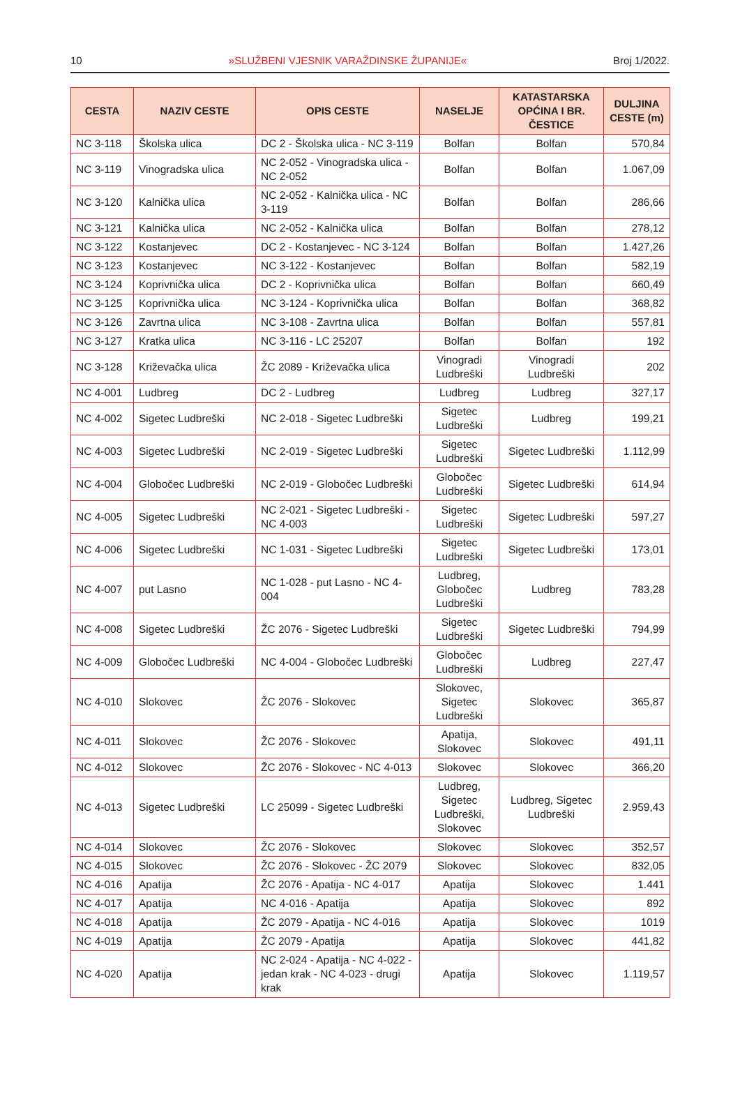10 »SLUŽBENI VJESNIK VARAŽDINSKE ŽUPANIJE« Broj 1/2022.
| CESTA | NAZIV CESTE | OPIS CESTE | NASELJE | KATASTARSKA OPĆINA I BR. ČESTICE | DULJINA CESTE (m) |
| --- | --- | --- | --- | --- | --- |
| NC 3-118 | Školska ulica | DC 2 - Školska ulica - NC 3-119 | Bolfan | Bolfan | 570,84 |
| NC 3-119 | Vinogradska ulica | NC 2-052 - Vinogradska ulica - NC 2-052 | Bolfan | Bolfan | 1.067,09 |
| NC 3-120 | Kalnička ulica | NC 2-052 - Kalnička ulica - NC 3-119 | Bolfan | Bolfan | 286,66 |
| NC 3-121 | Kalnička ulica | NC 2-052 - Kalnička ulica | Bolfan | Bolfan | 278,12 |
| NC 3-122 | Kostanjevec | DC 2 - Kostanjevec - NC 3-124 | Bolfan | Bolfan | 1.427,26 |
| NC 3-123 | Kostanjevec | NC 3-122 - Kostanjevec | Bolfan | Bolfan | 582,19 |
| NC 3-124 | Koprivnička ulica | DC 2 - Koprivnička ulica | Bolfan | Bolfan | 660,49 |
| NC 3-125 | Koprivnička ulica | NC 3-124 - Koprivnička ulica | Bolfan | Bolfan | 368,82 |
| NC 3-126 | Zavrtna ulica | NC 3-108 - Zavrtna ulica | Bolfan | Bolfan | 557,81 |
| NC 3-127 | Kratka ulica | NC 3-116 - LC 25207 | Bolfan | Bolfan | 192 |
| NC 3-128 | Križevačka ulica | ŽC 2089 - Križevačka ulica | Vinogradi Ludbreški | Vinogradi Ludbreški | 202 |
| NC 4-001 | Ludbreg | DC 2 - Ludbreg | Ludbreg | Ludbreg | 327,17 |
| NC 4-002 | Sigetec Ludbreški | NC 2-018 - Sigetec Ludbreški | Sigetec Ludbreški | Ludbreg | 199,21 |
| NC 4-003 | Sigetec Ludbreški | NC 2-019 - Sigetec Ludbreški | Sigetec Ludbreški | Sigetec Ludbreški | 1.112,99 |
| NC 4-004 | Globočec Ludbreški | NC 2-019 - Globočec Ludbreški | Globočec Ludbreški | Sigetec Ludbreški | 614,94 |
| NC 4-005 | Sigetec Ludbreški | NC 2-021 - Sigetec Ludbreški - NC 4-003 | Sigetec Ludbreški | Sigetec Ludbreški | 597,27 |
| NC 4-006 | Sigetec Ludbreški | NC 1-031 - Sigetec Ludbreški | Sigetec Ludbreški | Sigetec Ludbreški | 173,01 |
| NC 4-007 | put Lasno | NC 1-028 - put Lasno - NC 4-004 | Ludbreg, Globočec Ludbreški | Ludbreg | 783,28 |
| NC 4-008 | Sigetec Ludbreški | ŽC 2076 - Sigetec Ludbreški | Sigetec Ludbreški | Sigetec Ludbreški | 794,99 |
| NC 4-009 | Globočec Ludbreški | NC 4-004 - Globočec Ludbreški | Globočec Ludbreški | Ludbreg | 227,47 |
| NC 4-010 | Slokovec | ŽC 2076 - Slokovec | Slokovec, Sigetec Ludbreški | Slokovec | 365,87 |
| NC 4-011 | Slokovec | ŽC 2076 - Slokovec | Apatija, Slokovec | Slokovec | 491,11 |
| NC 4-012 | Slokovec | ŽC 2076 - Slokovec - NC 4-013 | Slokovec | Slokovec | 366,20 |
| NC 4-013 | Sigetec Ludbreški | LC 25099 - Sigetec Ludbreški | Ludbreg, Sigetec Ludbreški, Slokovec | Ludbreg, Sigetec Ludbreški | 2.959,43 |
| NC 4-014 | Slokovec | ŽC 2076 - Slokovec | Slokovec | Slokovec | 352,57 |
| NC 4-015 | Slokovec | ŽC 2076 - Slokovec - ŽC 2079 | Slokovec | Slokovec | 832,05 |
| NC 4-016 | Apatija | ŽC 2076 - Apatija - NC 4-017 | Apatija | Slokovec | 1.441 |
| NC 4-017 | Apatija | NC 4-016 - Apatija | Apatija | Slokovec | 892 |
| NC 4-018 | Apatija | ŽC 2079 - Apatija - NC 4-016 | Apatija | Slokovec | 1019 |
| NC 4-019 | Apatija | ŽC 2079 - Apatija | Apatija | Slokovec | 441,82 |
| NC 4-020 | Apatija | NC 2-024 - Apatija - NC 4-022 - jedan krak - NC 4-023 - drugi krak | Apatija | Slokovec | 1.119,57 |